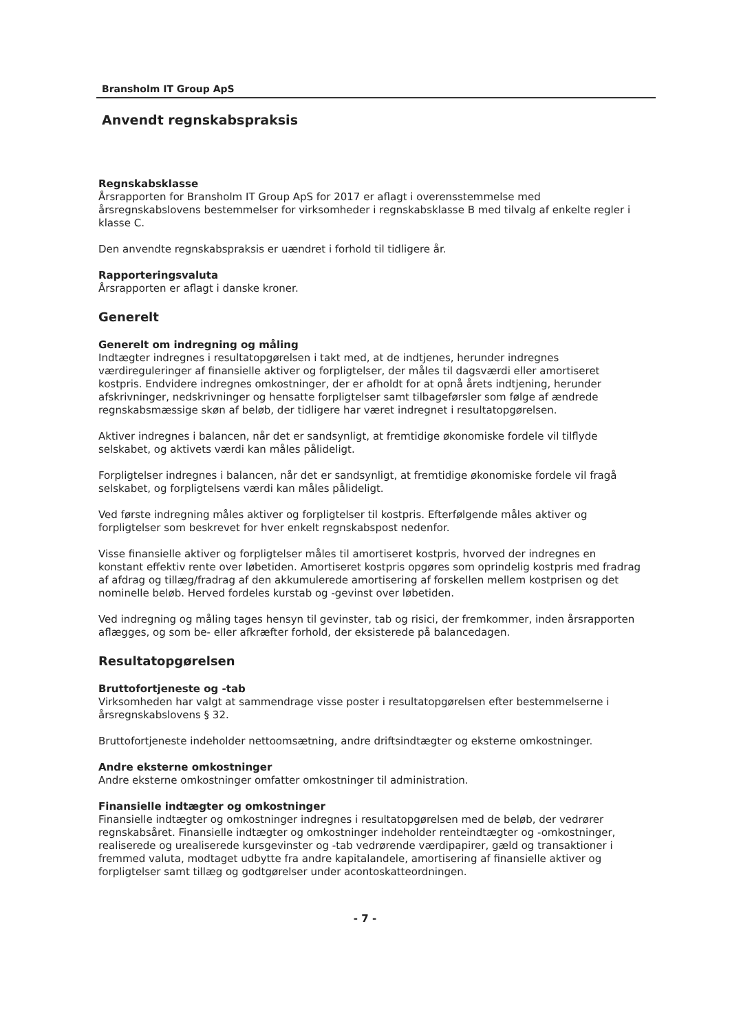Bransholm IT Group ApS
Anvendt regnskabspraksis
Regnskabsklasse
Årsrapporten for Bransholm IT Group ApS for 2017 er aflagt i overensstemmelse med årsregnskabslovens bestemmelser for virksomheder i regnskabsklasse B med tilvalg af enkelte regler i klasse C.
Den anvendte regnskabspraksis er uændret i forhold til tidligere år.
Rapporteringsvaluta
Årsrapporten er aflagt i danske kroner.
Generelt
Generelt om indregning og måling
Indtægter indregnes i resultatopgørelsen i takt med, at de indtjenes, herunder indregnes værdireguleringer af finansielle aktiver og forpligtelser, der måles til dagsværdi eller amortiseret kostpris. Endvidere indregnes omkostninger, der er afholdt for at opnå årets indtjening, herunder afskrivninger, nedskrivninger og hensatte forpligtelser samt tilbageførsler som følge af ændrede regnskabsmæssige skøn af beløb, der tidligere har været indregnet i resultatopgørelsen.
Aktiver indregnes i balancen, når det er sandsynligt, at fremtidige økonomiske fordele vil tilflyde selskabet, og aktivets værdi kan måles pålideligt.
Forpligtelser indregnes i balancen, når det er sandsynligt, at fremtidige økonomiske fordele vil fragå selskabet, og forpligtelsens værdi kan måles pålideligt.
Ved første indregning måles aktiver og forpligtelser til kostpris. Efterfølgende måles aktiver og forpligtelser som beskrevet for hver enkelt regnskabspost nedenfor.
Visse finansielle aktiver og forpligtelser måles til amortiseret kostpris, hvorved der indregnes en konstant effektiv rente over løbetiden. Amortiseret kostpris opgøres som oprindelig kostpris med fradrag af afdrag og tillæg/fradrag af den akkumulerede amortisering af forskellen mellem kostprisen og det nominelle beløb. Herved fordeles kurstab og -gevinst over løbetiden.
Ved indregning og måling tages hensyn til gevinster, tab og risici, der fremkommer, inden årsrapporten aflægges, og som be- eller afkræfter forhold, der eksisterede på balancedagen.
Resultatopgørelsen
Bruttofortjeneste og -tab
Virksomheden har valgt at sammendrage visse poster i resultatopgørelsen efter bestemmelserne i årsregnskabslovens § 32.
Bruttofortjeneste indeholder nettoomsætning, andre driftsindtægter og eksterne omkostninger.
Andre eksterne omkostninger
Andre eksterne omkostninger omfatter omkostninger til administration.
Finansielle indtægter og omkostninger
Finansielle indtægter og omkostninger indregnes i resultatopgørelsen med de beløb, der vedrører regnskabsåret. Finansielle indtægter og omkostninger indeholder renteindtægter og -omkostninger, realiserede og urealiserede kursgevinster og -tab vedrørende værdipapirer, gæld og transaktioner i fremmed valuta, modtaget udbytte fra andre kapitalandele, amortisering af finansielle aktiver og forpligtelser samt tillæg og godtgørelser under acontoskatteordningen.
- 7 -